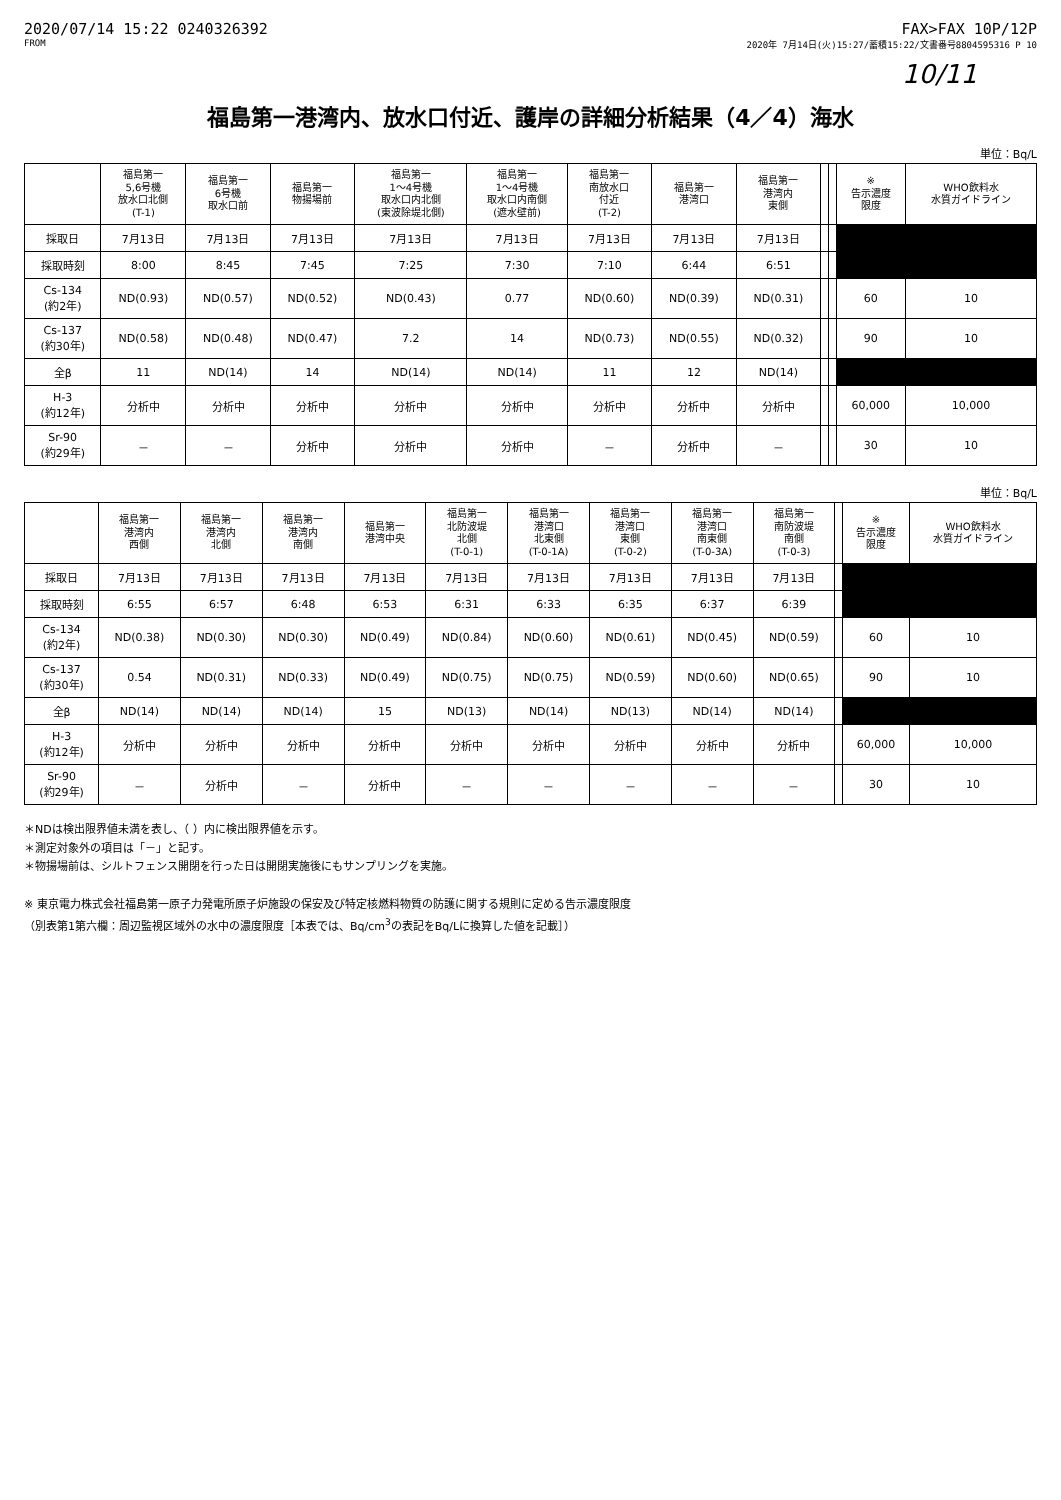2020/07/14 15:22 0240326392 FAX>FAX 10P/12P
FROM 2020年 7月14日(火)15:27/蓄積15:22/文書番号8804595316 P 10
10/11
福島第一港湾内、放水口付近、護岸の詳細分析結果（4／4）海水
単位：Bq/L
| | 福島第一 5,6号機 放水口北側 (T-1) | 福島第一 6号機 取水口前 | 福島第一 物揚場前 | 福島第一 1～4号機 取水口内北側 (東波除堤北側) | 福島第一 1～4号機 取水口内南側 (遮水壁前) | 福島第一 南放水口 付近 (T-2) | 福島第一 港湾口 | 福島第一 港湾内 東側 | | | ※ 告示濃度 限度 | WHO飲料水 水質ガイドライン |
| --- | --- | --- | --- | --- | --- | --- | --- | --- | --- | --- | --- | --- |
| 採取日 | 7月13日 | 7月13日 | 7月13日 | 7月13日 | 7月13日 | 7月13日 | 7月13日 | 7月13日 | | | | |
| 採取時刻 | 8:00 | 8:45 | 7:45 | 7:25 | 7:30 | 7:10 | 6:44 | 6:51 | | | | |
| Cs-134 (約2年) | ND(0.93) | ND(0.57) | ND(0.52) | ND(0.43) | 0.77 | ND(0.60) | ND(0.39) | ND(0.31) | | | 60 | 10 |
| Cs-137 (約30年) | ND(0.58) | ND(0.48) | ND(0.47) | 7.2 | 14 | ND(0.73) | ND(0.55) | ND(0.32) | | | 90 | 10 |
| 全β | 11 | ND(14) | 14 | ND(14) | ND(14) | 11 | 12 | ND(14) | | | | |
| H-3 (約12年) | 分析中 | 分析中 | 分析中 | 分析中 | 分析中 | 分析中 | 分析中 | 分析中 | | | 60,000 | 10,000 |
| Sr-90 (約29年) | － | － | 分析中 | 分析中 | 分析中 | － | 分析中 | － | | | 30 | 10 |
単位：Bq/L
| | 福島第一 港湾内 西側 | 福島第一 港湾内 北側 | 福島第一 港湾内 南側 | 福島第一 港湾中央 | 福島第一 北防波堤 北側 (T-0-1) | 福島第一 港湾口 北東側 (T-0-1A) | 福島第一 港湾口 東側 (T-0-2) | 福島第一 港湾口 南東側 (T-0-3A) | 福島第一 南防波堤 南側 (T-0-3) | | ※ 告示濃度 限度 | WHO飲料水 水質ガイドライン |
| --- | --- | --- | --- | --- | --- | --- | --- | --- | --- | --- | --- | --- |
| 採取日 | 7月13日 | 7月13日 | 7月13日 | 7月13日 | 7月13日 | 7月13日 | 7月13日 | 7月13日 | 7月13日 | | | |
| 採取時刻 | 6:55 | 6:57 | 6:48 | 6:53 | 6:31 | 6:33 | 6:35 | 6:37 | 6:39 | | | |
| Cs-134 (約2年) | ND(0.38) | ND(0.30) | ND(0.30) | ND(0.49) | ND(0.84) | ND(0.60) | ND(0.61) | ND(0.45) | ND(0.59) | | 60 | 10 |
| Cs-137 (約30年) | 0.54 | ND(0.31) | ND(0.33) | ND(0.49) | ND(0.75) | ND(0.75) | ND(0.59) | ND(0.60) | ND(0.65) | | 90 | 10 |
| 全β | ND(14) | ND(14) | ND(14) | 15 | ND(13) | ND(14) | ND(13) | ND(14) | ND(14) | | | |
| H-3 (約12年) | 分析中 | 分析中 | 分析中 | 分析中 | 分析中 | 分析中 | 分析中 | 分析中 | 分析中 | | 60,000 | 10,000 |
| Sr-90 (約29年) | － | 分析中 | － | 分析中 | － | － | － | － | － | | 30 | 10 |
＊NDは検出限界値未満を表し、（ ）内に検出限界値を示す。
＊測定対象外の項目は「－」と記す。
＊物揚場前は、シルトフェンス開閉を行った日は開閉実施後にもサンプリングを実施。
※ 東京電力株式会社福島第一原子力発電所原子炉施設の保安及び特定核燃料物質の防護に関する規則に定める告示濃度限度
（別表第1第六欄：周辺監視区域外の水中の濃度限度［本表では、Bq/cm<sup>3</sup>の表記をBq/Lに換算した値を記載］）